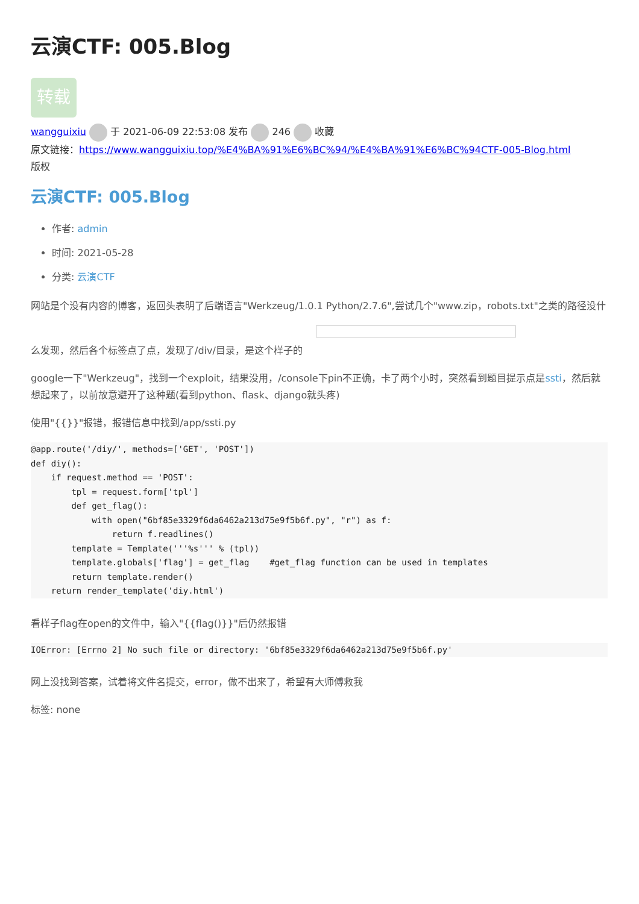云演CTF: 005.Blog
转载
wangguixiu 于 2021-06-09 22:53:08 发布 246 收藏
原文链接：https://www.wangguixiu.top/%E4%BA%91%E6%BC%94/%E4%BA%91%E6%BC%94CTF-005-Blog.html
版权
云演CTF: 005.Blog
作者: admin
时间: 2021-05-28
分类: 云演CTF
网站是个没有内容的博客，返回头表明了后端语言"Werkzeug/1.0.1 Python/2.7.6",尝试几个"www.zip，robots.txt"之类的路径没什
么发现，然后各个标签点了点，发现了/div/目录，是这个样子的
google一下"Werkzeug"，找到一个exploit，结果没用，/console下pin不正确，卡了两个小时，突然看到题目提示点是ssti，然后就想起来了，以前故意避开了这种题(看到python、flask、django就头疼)
使用"{{}}"报错，报错信息中找到/app/ssti.py
@app.route('/diy/', methods=['GET', 'POST'])
def diy():
    if request.method == 'POST':
        tpl = request.form['tpl']
        def get_flag():
            with open("6bf85e3329f6da6462a213d75e9f5b6f.py", "r") as f:
                return f.readlines()
        template = Template('''%s''' % (tpl))
        template.globals['flag'] = get_flag    #get_flag function can be used in templates
        return template.render()
    return render_template('diy.html')
看样子flag在open的文件中，输入"{{flag()}}"后仍然报错
IOError: [Errno 2] No such file or directory: '6bf85e3329f6da6462a213d75e9f5b6f.py'
网上没找到答案，试着将文件名提交，error，做不出来了，希望有大师傅救我
标签: none